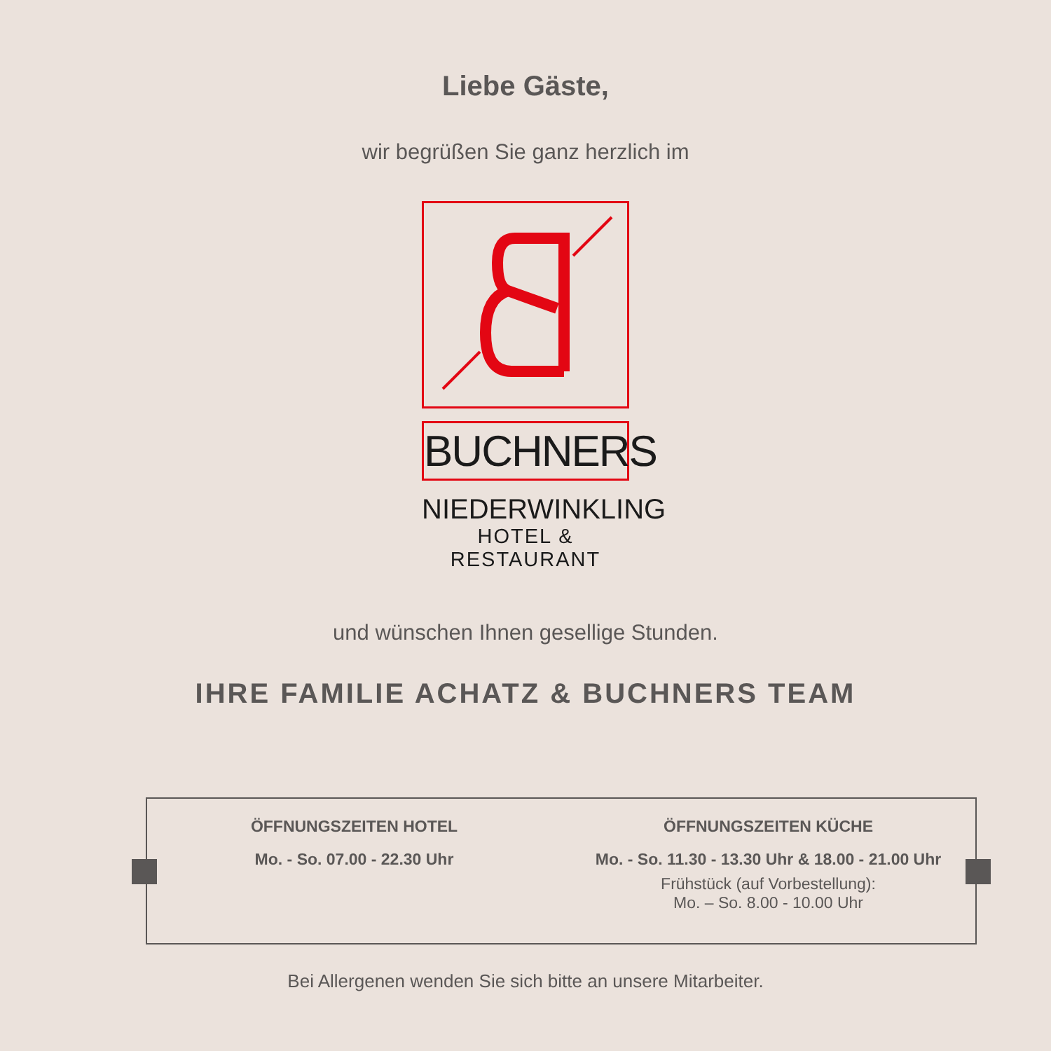Liebe Gäste,
wir begrüßen Sie ganz herzlich im
BUCHNERS
NIEDERWINKLING
HOTEL & RESTAURANT
und wünschen Ihnen gesellige Stunden.
IHRE FAMILIE ACHATZ & BUCHNERS TEAM
ÖFFNUNGSZEITEN HOTEL
Mo. - So. 07.00 - 22.30 Uhr
ÖFFNUNGSZEITEN KÜCHE
Mo. - So. 11.30 - 13.30 Uhr & 18.00 - 21.00 Uhr
Frühstück (auf Vorbestellung):
Mo. – So. 8.00 - 10.00 Uhr
Bei Allergenen wenden Sie sich bitte an unsere Mitarbeiter.